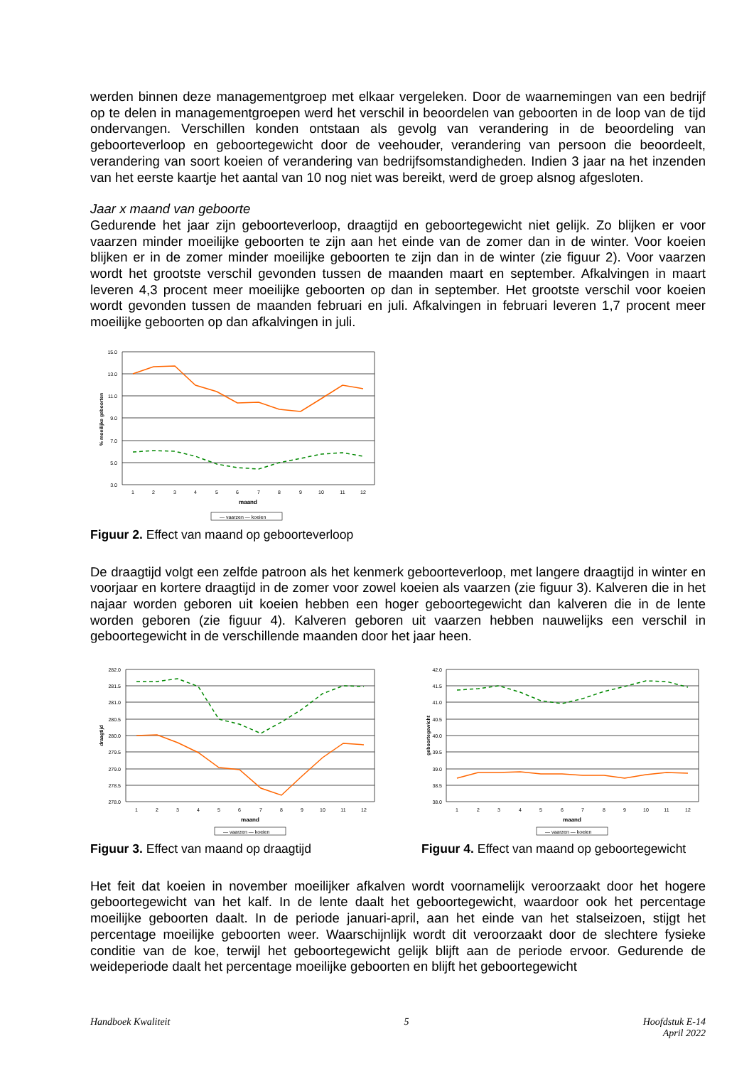werden binnen deze managementgroep met elkaar vergeleken. Door de waarnemingen van een bedrijf op te delen in managementgroepen werd het verschil in beoordelen van geboorten in de loop van de tijd ondervangen. Verschillen konden ontstaan als gevolg van verandering in de beoordeling van geboorteverloop en geboortegewicht door de veehouder, verandering van persoon die beoordeelt, verandering van soort koeien of verandering van bedrijfsomstandigheden. Indien 3 jaar na het inzenden van het eerste kaartje het aantal van 10 nog niet was bereikt, werd de groep alsnog afgesloten.
Jaar x maand van geboorte
Gedurende het jaar zijn geboorteverloop, draagtijd en geboortegewicht niet gelijk. Zo blijken er voor vaarzen minder moeilijke geboorten te zijn aan het einde van de zomer dan in de winter. Voor koeien blijken er in de zomer minder moeilijke geboorten te zijn dan in de winter (zie figuur 2). Voor vaarzen wordt het grootste verschil gevonden tussen de maanden maart en september. Afkalvingen in maart leveren 4,3 procent meer moeilijke geboorten op dan in september. Het grootste verschil voor koeien wordt gevonden tussen de maanden februari en juli. Afkalvingen in februari leveren 1,7 procent meer moeilijke geboorten op dan afkalvingen in juli.
15.0
13.0
11.0
9.0
7.0
5.0
3.0
1
2
3
4
5
6
7
8
9
10
11
12
maand
% moeilijke geboorten
— vaarzen — koeien
Figuur 2. Effect van maand op geboorteverloop
De draagtijd volgt een zelfde patroon als het kenmerk geboorteverloop, met langere draagtijd in winter en voorjaar en kortere draagtijd in de zomer voor zowel koeien als vaarzen (zie figuur 3). Kalveren die in het najaar worden geboren uit koeien hebben een hoger geboortegewicht dan kalveren die in de lente worden geboren (zie figuur 4). Kalveren geboren uit vaarzen hebben nauwelijks een verschil in geboortegewicht in de verschillende maanden door het jaar heen.
282.0
281.5
281.0
280.5
280.0
279.5
279.0
278.5
278.0
1
2
3
4
5
6
7
8
9
10
11
12
maand
draagtijd
— vaarzen — koeien
Figuur 3. Effect van maand op draagtijd
42.0
41.5
41.0
40.5
40.0
39.5
39.0
38.5
38.0
1
2
3
4
5
6
7
8
9
10
11
12
maand
geboortegewicht
— vaarzen — koeien
Figuur 4. Effect van maand op geboortegewicht
Het feit dat koeien in november moeilijker afkalven wordt voornamelijk veroorzaakt door het hogere geboortegewicht van het kalf. In de lente daalt het geboortegewicht, waardoor ook het percentage moeilijke geboorten daalt. In de periode januari-april, aan het einde van het stalseizoen, stijgt het percentage moeilijke geboorten weer. Waarschijnlijk wordt dit veroorzaakt door de slechtere fysieke conditie van de koe, terwijl het geboortegewicht gelijk blijft aan de periode ervoor. Gedurende de weideperiode daalt het percentage moeilijke geboorten en blijft het geboortegewicht
Handboek Kwaliteit 5 Hoofdstuk E-14
April 2022